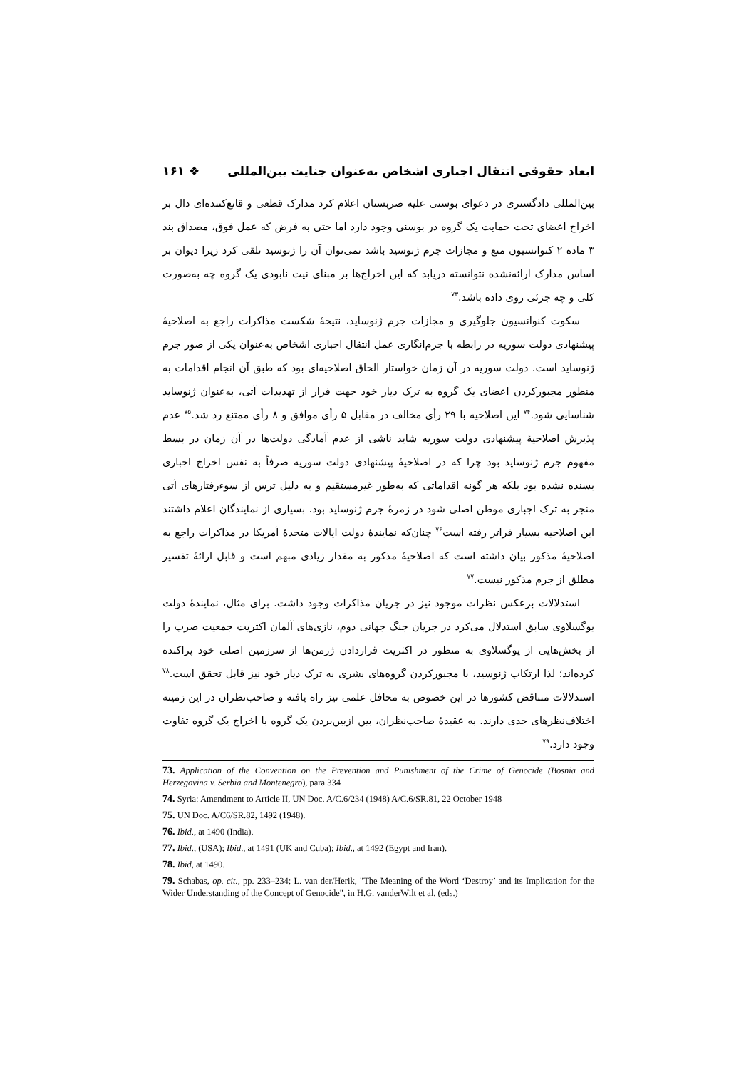ابعاد حقوقی انتقال اجباری اشخاص به‌عنوان جنایت بین‌المللی ❖ ۱۶۱
بین‌المللی دادگستری در دعوای بوسنی علیه صربستان اعلام کرد مدارک قطعی و قانع‌کننده‌ای دال بر اخراج اعضای تحت حمایت یک گروه در بوسنی وجود دارد اما حتی به فرض که عمل فوق، مصداق بند ۳ ماده ۲ کنوانسیون منع و مجازات جرم ژنوسید باشد نمی‌توان آن را ژنوسید تلقی کرد زیرا دیوان بر اساس مدارک ارائه‌نشده نتوانسته دریابد که این اخراج‌ها بر مبنای نیت نابودی یک گروه چه به‌صورت کلی و چه جزئی روی داده باشد.<sup>۷۳</sup>
سکوت کنوانسیون جلوگیری و مجازات جرم ژنوساید، نتیجهٔ شکست مذاکرات راجع به اصلاحیهٔ پیشنهادی دولت سوریه در رابطه با جرم‌انگاری عمل انتقال اجباری اشخاص به‌عنوان یکی از صور جرم ژنوساید است. دولت سوریه در آن زمان خواستار الحاق اصلاحیه‌ای بود که طبق آن انجام اقدامات به منظور مجبورکردن اعضای یک گروه به ترک دیار خود جهت فرار از تهدیدات آتی، به‌عنوان ژنوساید شناسایی شود.<sup>۷۴</sup> این اصلاحیه با ۲۹ رأی مخالف در مقابل ۵ رأی موافق و ۸ رأی ممتنع رد شد.<sup>۷۵</sup> عدم پذیرش اصلاحیهٔ پیشنهادی دولت سوریه شاید ناشی از عدم آمادگی دولت‌ها در آن زمان در بسط مفهوم جرم ژنوساید بود چرا که در اصلاحیهٔ پیشنهادی دولت سوریه صرفاً به نفس اخراج اجباری بسنده نشده بود بلکه هر گونه اقداماتی که به‌طور غیرمستقیم و به دلیل ترس از سوءرفتارهای آتی منجر به ترک اجباری موطن اصلی شود در زمرهٔ جرم ژنوساید بود. بسیاری از نمایندگان اعلام داشتند این اصلاحیه بسیار فراتر رفته است<sup>۷۶</sup> چنان‌که نمایندهٔ دولت ایالات متحدهٔ آمریکا در مذاکرات راجع به اصلاحیهٔ مذکور بیان داشته است که اصلاحیهٔ مذکور به مقدار زیادی مبهم است و قابل ارائهٔ تفسیر مطلق از جرم مذکور نیست.<sup>۷۷</sup>
استدلالات برعکس نظرات موجود نیز در جریان مذاکرات وجود داشت. برای مثال، نمایندهٔ دولت یوگسلاوی سابق استدلال می‌کرد در جریان جنگ جهانی دوم، نازی‌های آلمان اکثریت جمعیت صرب را از بخش‌هایی از یوگسلاوی به منظور در اکثریت قراردادن ژرمن‌ها از سرزمین اصلی خود پراکنده کرده‌اند؛ لذا ارتکاب ژنوسید، با مجبورکردن گروه‌های بشری به ترک دیار خود نیز قابل تحقق است.<sup>۷۸</sup> استدلالات متناقض کشورها در این خصوص به محافل علمی نیز راه یافته و صاحب‌نظران در این زمینه اختلاف‌نظرهای جدی دارند. به عقیدهٔ صاحب‌نظران، بین ازبین‌بردن یک گروه با اخراج یک گروه تفاوت وجود دارد.<sup>۷۹</sup>
73. Application of the Convention on the Prevention and Punishment of the Crime of Genocide (Bosnia and Herzegovina v. Serbia and Montenegro), para 334
74. Syria: Amendment to Article II, UN Doc. A/C.6/234 (1948) A/C.6/SR.81, 22 October 1948
75. UN Doc. A/C6/SR.82, 1492 (1948).
76. Ibid., at 1490 (India).
77. Ibid., (USA); Ibid., at 1491 (UK and Cuba); Ibid., at 1492 (Egypt and Iran).
78. Ibid, at 1490.
79. Schabas, op. cit., pp. 233–234; L. van der/Herik, "The Meaning of the Word ‘Destroy’ and its Implication for the Wider Understanding of the Concept of Genocide", in H.G. vanderWilt et al. (eds.)